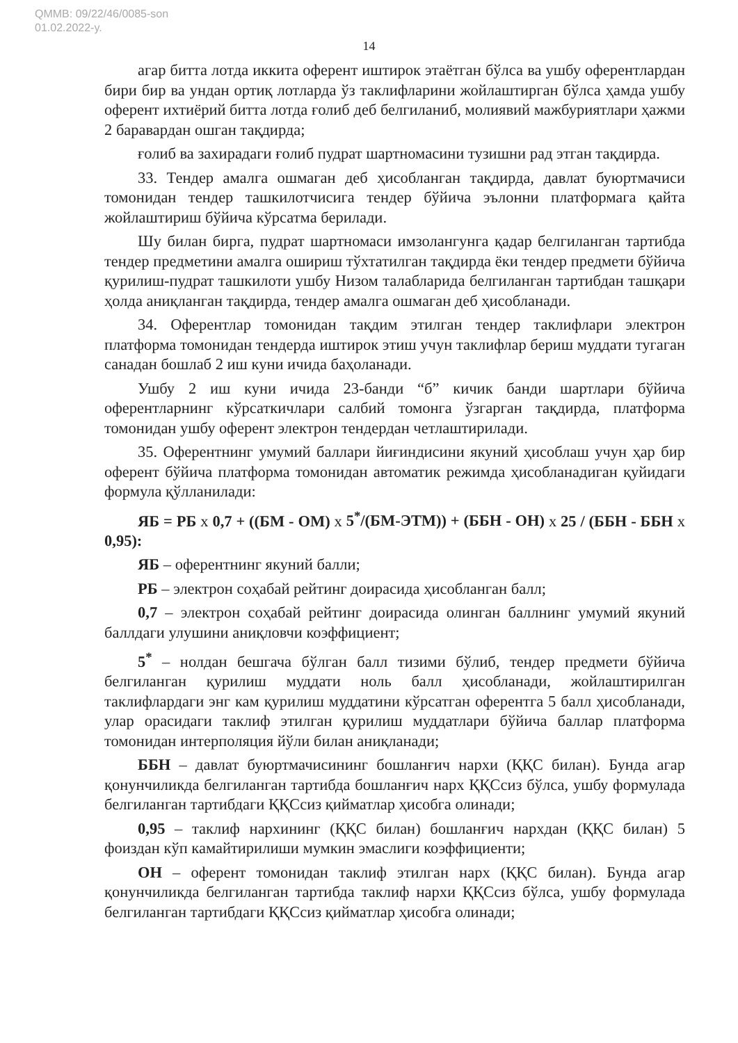QMMB: 09/22/46/0085-son
01.02.2022-y.
14
агар битта лотда иккита оферент иштирок этаётган бўлса ва ушбу оферентлардан бири бир ва ундан ортиқ лотларда ўз таклифларини жойлаштирган бўлса ҳамда ушбу оферент ихтиёрий битта лотда ғолиб деб белгиланиб, молиявий мажбуриятлари ҳажми 2 баравардан ошган тақдирда;
ғолиб ва захирадаги ғолиб пудрат шартномасини тузишни рад этган тақдирда.
33. Тендер амалга ошмаган деб ҳисобланган тақдирда, давлат буюртмачиси томонидан тендер ташкилотчисига тендер бўйича эълонни платформага қайта жойлаштириш бўйича кўрсатма берилади.
Шу билан бирга, пудрат шартномаси имзолангунга қадар белгиланган тартибда тендер предметини амалга ошириш тўхтатилган тақдирда ёки тендер предмети бўйича қурилиш-пудрат ташкилоти ушбу Низом талабларида белгиланган тартибдан ташқари ҳолда аниқланган тақдирда, тендер амалга ошмаган деб ҳисобланади.
34. Оферентлар томонидан тақдим этилган тендер таклифлари электрон платформа томонидан тендерда иштирок этиш учун таклифлар бериш муддати тугаган санадан бошлаб 2 иш куни ичида баҳоланади.
Ушбу 2 иш куни ичида 23-банди “б” кичик банди шартлари бўйича оферентларнинг кўрсаткичлари салбий томонга ўзгарган тақдирда, платформа томонидан ушбу оферент электрон тендердан четлаштирилади.
35. Оферентнинг умумий баллари йиғиндисини якуний ҳисоблаш учун ҳар бир оферент бўйича платформа томонидан автоматик режимда ҳисобланадиган қуйидаги формула қўлланилади:
ЯБ = РБ x 0,7 + ((БМ - ОМ) x 5<sup>*</sup>/(БМ-ЭТМ)) + (ББН - ОН) x 25 / (ББН - ББН x 0,95):
ЯБ – оферентнинг якуний балли;
РБ – электрон соҳабай рейтинг доирасида ҳисобланган балл;
0,7 – электрон соҳабай рейтинг доирасида олинган баллнинг умумий якуний баллдаги улушини аниқловчи коэффициент;
5<sup>*</sup> – нолдан бешгача бўлган балл тизими бўлиб, тендер предмети бўйича белгиланган қурилиш муддати ноль балл ҳисобланади, жойлаштирилган таклифлардаги энг кам қурилиш муддатини кўрсатган оферентга 5 балл ҳисобланади, улар орасидаги таклиф этилган қурилиш муддатлари бўйича баллар платформа томонидан интерполяция йўли билан аниқланади;
ББН – давлат буюртмачисининг бошланғич нархи (ҚҚС билан). Бунда агар қонунчиликда белгиланган тартибда бошланғич нарх ҚҚСсиз бўлса, ушбу формулада белгиланган тартибдаги ҚҚСсиз қийматлар ҳисобга олинади;
0,95 – таклиф нархининг (ҚҚС билан) бошланғич нархдан (ҚҚС билан) 5 фоиздан кўп камайтирилиши мумкин эмаслиги коэффициенти;
ОН – оферент томонидан таклиф этилган нарх (ҚҚС билан). Бунда агар қонунчиликда белгиланган тартибда таклиф нархи ҚҚСсиз бўлса, ушбу формулада белгиланган тартибдаги ҚҚСсиз қийматлар ҳисобга олинади;